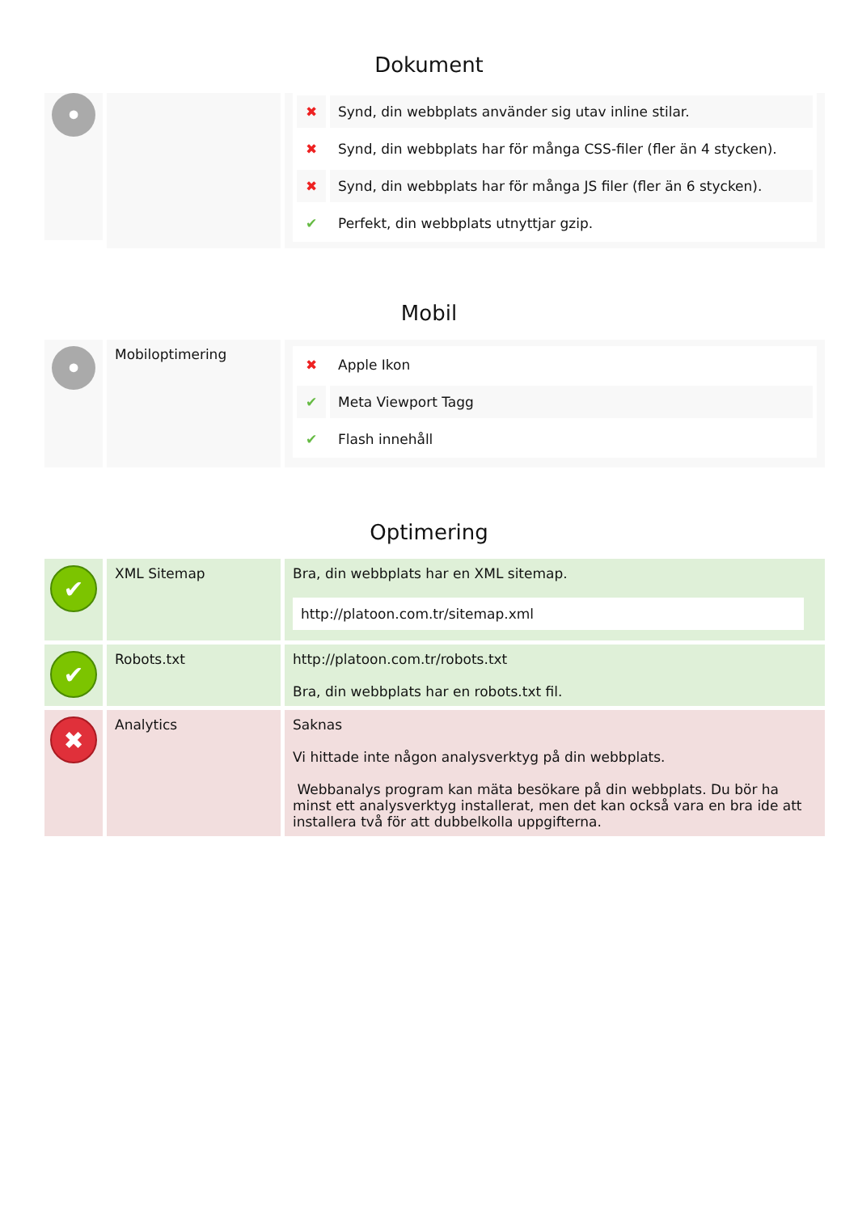Dokument
•
✖ Synd, din webbplats använder sig utav inline stilar.
✖ Synd, din webbplats har för många CSS-filer (fler än 4 stycken).
✖ Synd, din webbplats har för många JS filer (fler än 6 stycken).
✔ Perfekt, din webbplats utnyttjar gzip.
Mobil
•
Mobiloptimering
✖ Apple Ikon
✔ Meta Viewport Tagg
✔ Flash innehåll
Optimering
✔
XML Sitemap Bra, din webbplats har en XML sitemap.
http://platoon.com.tr/sitemap.xml
✔
Robots.txt http://platoon.com.tr/robots.txt
Bra, din webbplats har en robots.txt fil.
✖
Analytics Saknas
Vi hittade inte någon analysverktyg på din webbplats.
Webbanalys program kan mäta besökare på din webbplats. Du bör ha minst ett analysverktyg installerat, men det kan också vara en bra ide att installera två för att dubbelkolla uppgifterna.